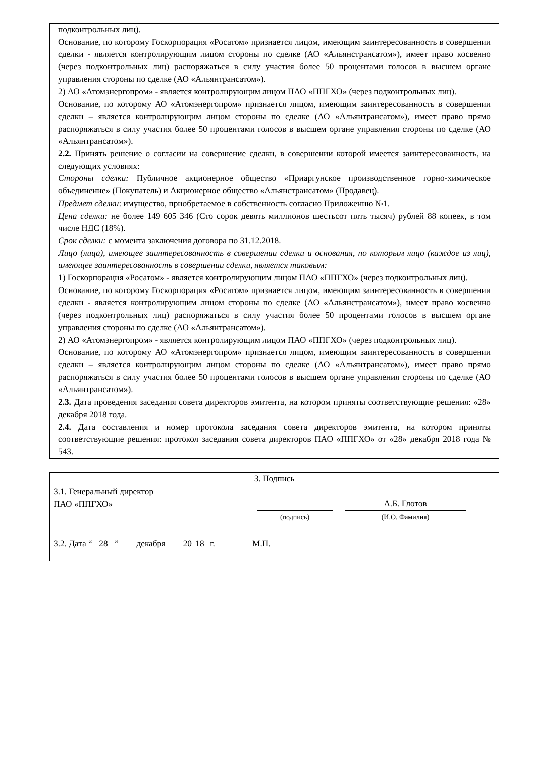подконтрольных лиц).
Основание, по которому Госкорпорация «Росатом» признается лицом, имеющим заинтересованность в совершении сделки - является контролирующим лицом стороны по сделке (АО «Альянстрансатом»), имеет право косвенно (через подконтрольных лиц) распоряжаться в силу участия более 50 процентами голосов в высшем органе управления стороны по сделке (АО «Альянтрансатом»).
2) АО «Атомэнергопром» - является контролирующим лицом ПАО «ППГХО» (через подконтрольных лиц).
Основание, по которому АО «Атомэнергопром» признается лицом, имеющим заинтересованность в совершении сделки – является контролирующим лицом стороны по сделке (АО «Альянтрансатом»), имеет право прямо распоряжаться в силу участия более 50 процентами голосов в высшем органе управления стороны по сделке (АО «Альянтрансатом»).
2.2. Принять решение о согласии на совершение сделки, в совершении которой имеется заинтересованность, на следующих условиях:
Стороны сделки: Публичное акционерное общество «Приаргунское производственное горно-химическое объединение» (Покупатель) и Акционерное общество «Альянстрансатом» (Продавец).
Предмет сделки: имущество, приобретаемое в собственность согласно Приложению №1.
Цена сделки: не более 149 605 346 (Сто сорок девять миллионов шестьсот пять тысяч) рублей 88 копеек, в том числе НДС (18%).
Срок сделки: с момента заключения договора по 31.12.2018.
Лицо (лица), имеющее заинтересованность в совершении сделки и основания, по которым лицо (каждое из лиц), имеющее заинтересованность в совершении сделки, является таковым:
1) Госкорпорация «Росатом» - является контролирующим лицом ПАО «ППГХО» (через подконтрольных лиц).
Основание, по которому Госкорпорация «Росатом» признается лицом, имеющим заинтересованность в совершении сделки - является контролирующим лицом стороны по сделке (АО «Альянстрансатом»), имеет право косвенно (через подконтрольных лиц) распоряжаться в силу участия более 50 процентами голосов в высшем органе управления стороны по сделке (АО «Альянтрансатом»).
2) АО «Атомэнергопром» - является контролирующим лицом ПАО «ППГХО» (через подконтрольных лиц).
Основание, по которому АО «Атомэнергопром» признается лицом, имеющим заинтересованность в совершении сделки – является контролирующим лицом стороны по сделке (АО «Альянтрансатом»), имеет право прямо распоряжаться в силу участия более 50 процентами голосов в высшем органе управления стороны по сделке (АО «Альянтрансатом»).
2.3. Дата проведения заседания совета директоров эмитента, на котором приняты соответствующие решения: «28» декабря 2018 года.
2.4. Дата составления и номер протокола заседания совета директоров эмитента, на котором приняты соответствующие решения: протокол заседания совета директоров ПАО «ППГХО» от «28» декабря 2018 года № 543.
| 3. Подпись |
| 3.1. Генеральный директор ПАО «ППГХО» (подпись) А.Б. Глотов (И.О. Фамилия) 3.2. Дата “ 28 ” декабря 20 18 г. М.П. |